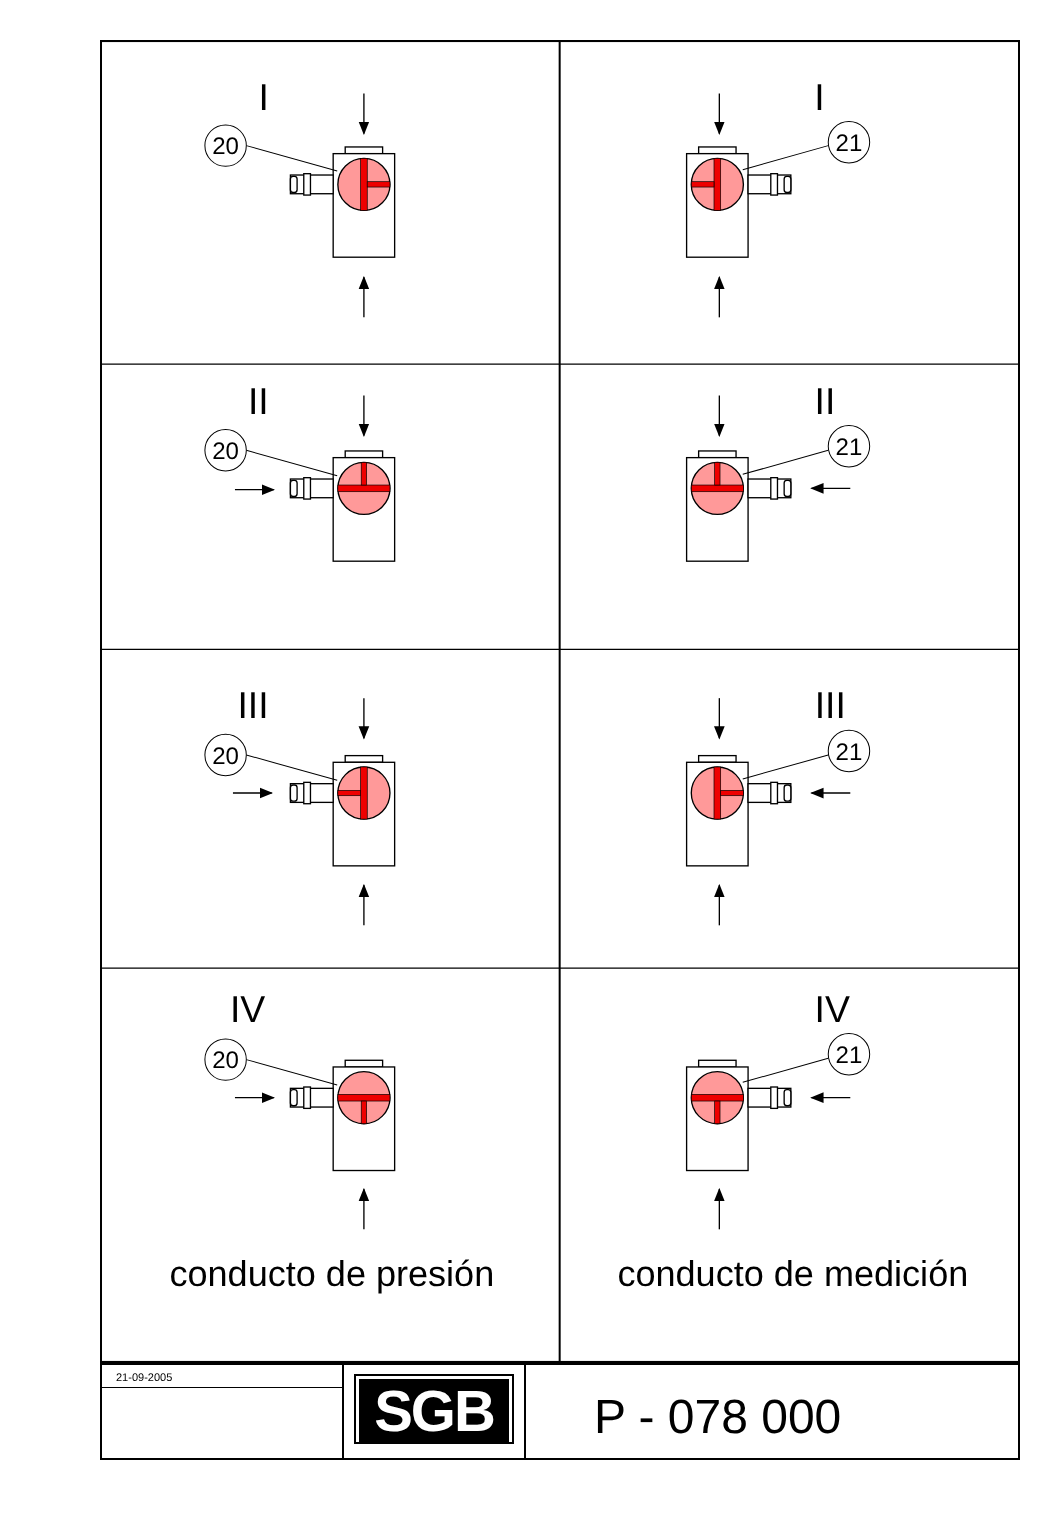I
I
20
21
II
II
20
21
III
III
20
21
IV
IV
20
21
conducto de presión
conducto de medición
| 21-09-2005 | SGB | P - 078 000 |